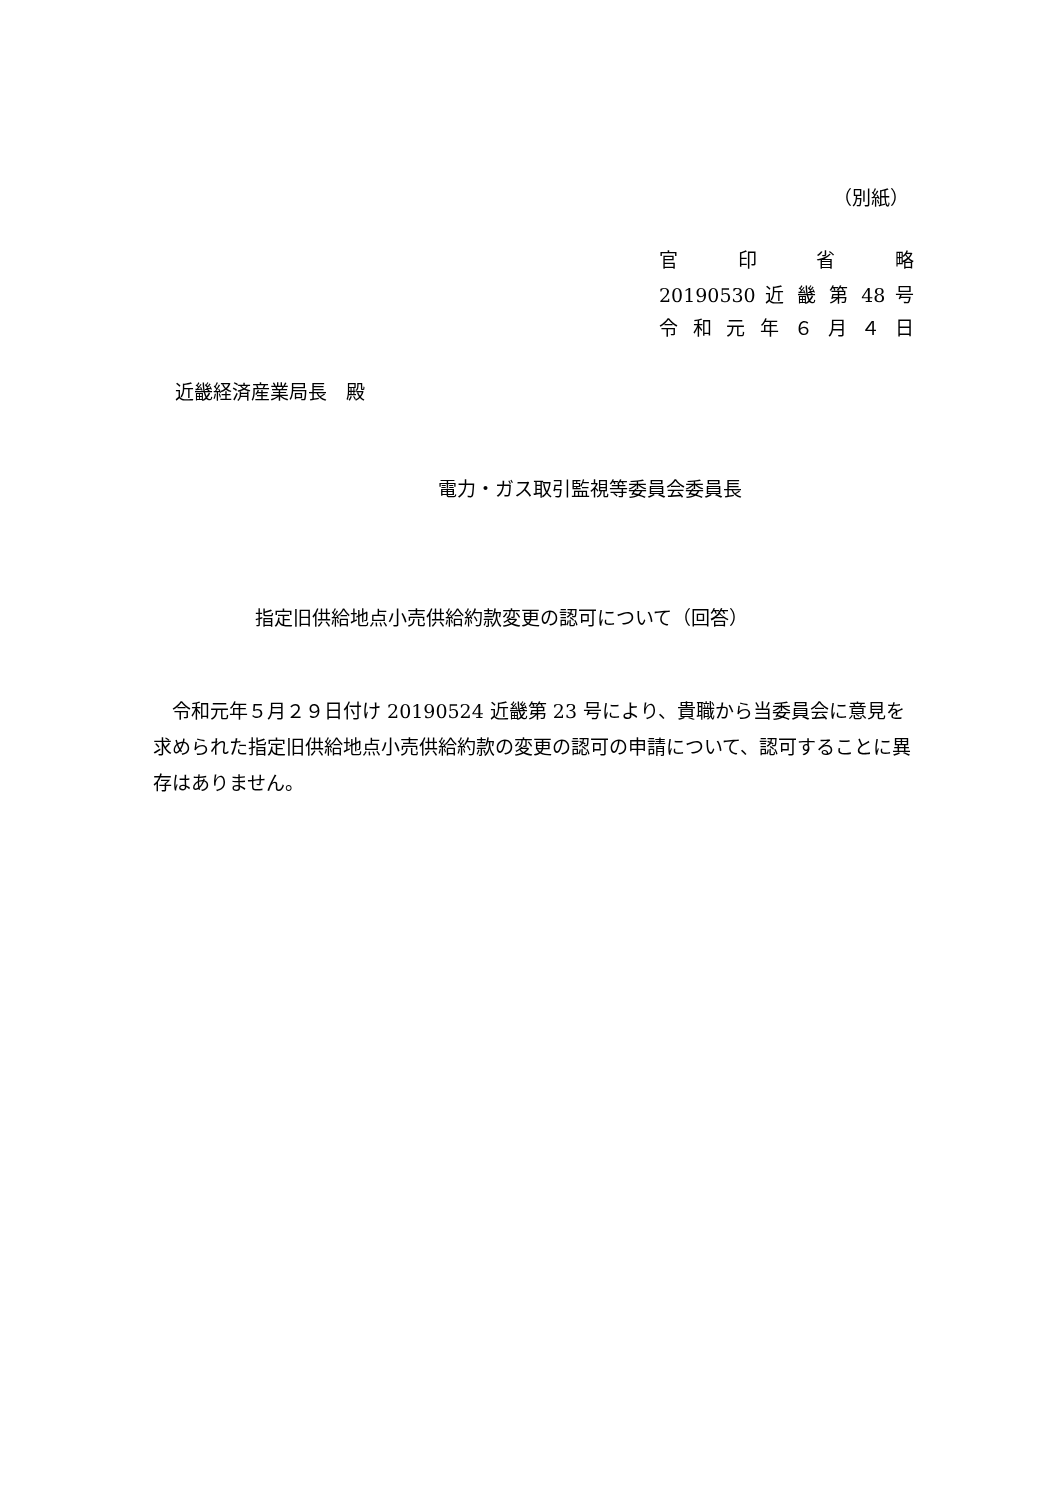（別紙）
官 印 省 略
20190530 近 畿 第 48 号
令 和 元 年 ６ 月 ４ 日
近畿経済産業局長　殿
電力・ガス取引監視等委員会委員長
指定旧供給地点小売供給約款変更の認可について（回答）
　令和元年５月２９日付け 20190524 近畿第 23 号により、貴職から当委員会に意見を求められた指定旧供給地点小売供給約款の変更の認可の申請について、認可することに異存はありません。